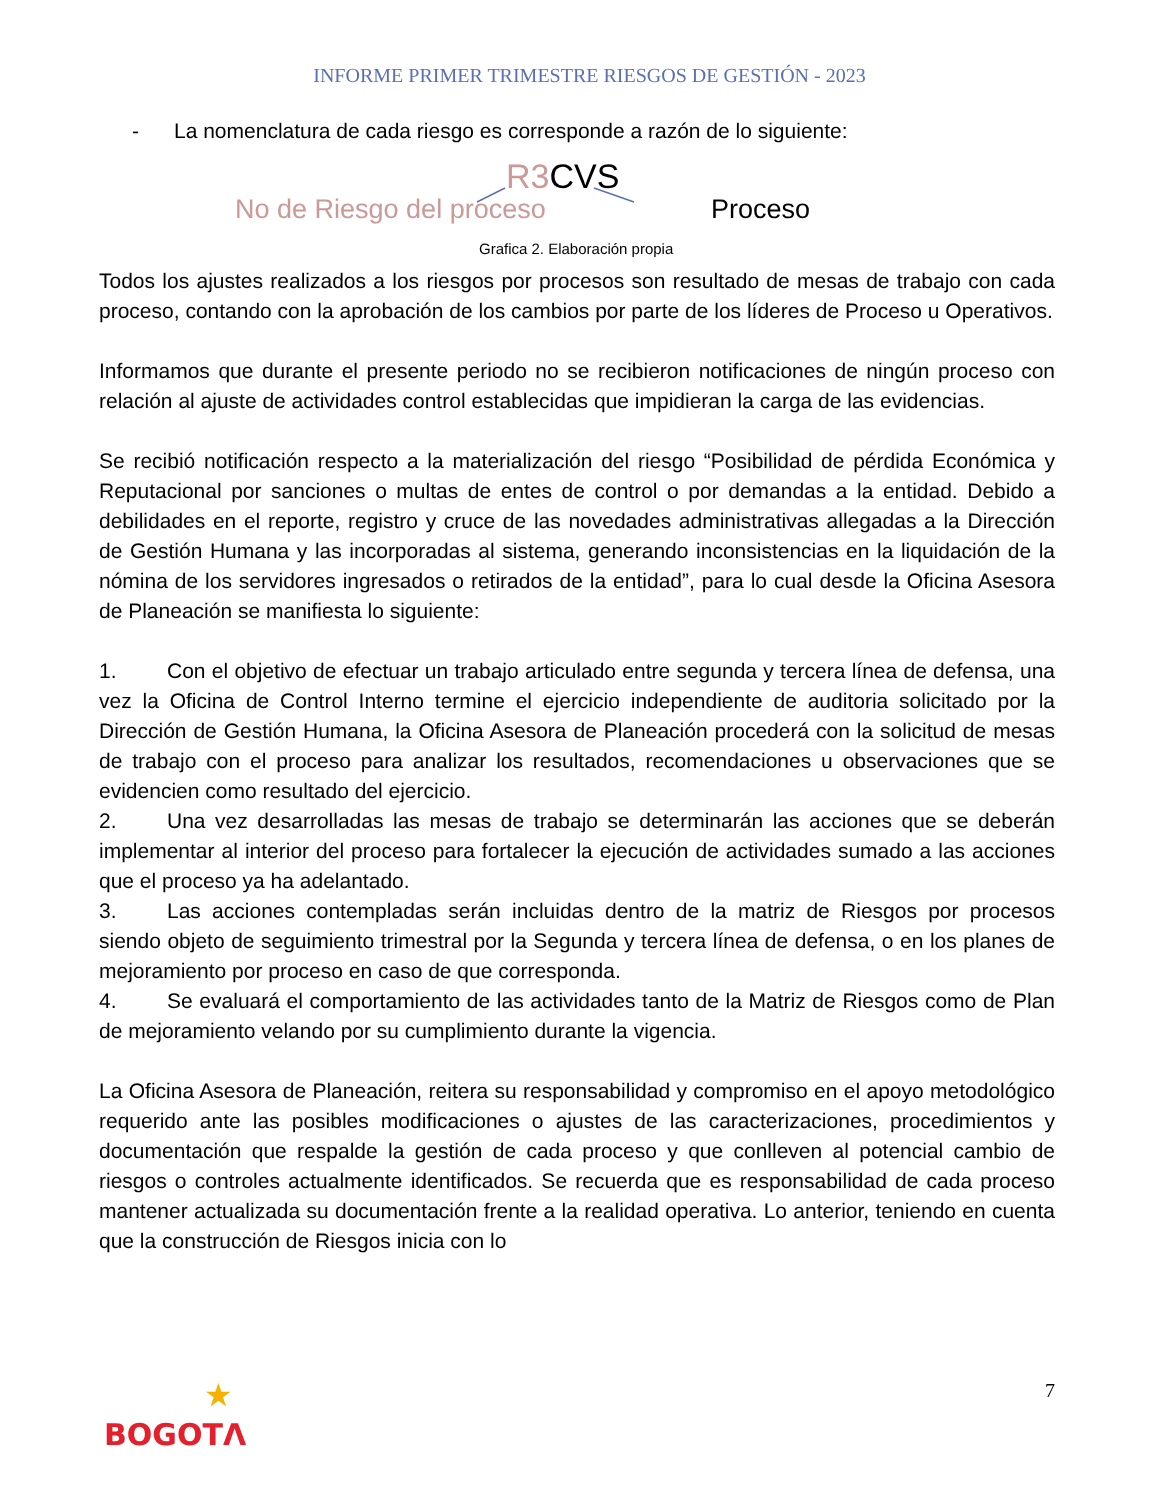INFORME PRIMER TRIMESTRE RIESGOS DE GESTIÓN - 2023
- La nomenclatura de cada riesgo es corresponde a razón de lo siguiente:
R3 CVS
No de Riesgo del proceso Proceso
Grafica 2. Elaboración propia
Todos los ajustes realizados a los riesgos por procesos son resultado de mesas de trabajo con cada proceso, contando con la aprobación de los cambios por parte de los líderes de Proceso u Operativos.
Informamos que durante el presente periodo no se recibieron notificaciones de ningún proceso con relación al ajuste de actividades control establecidas que impidieran la carga de las evidencias.
Se recibió notificación respecto a la materialización del riesgo “Posibilidad de pérdida Económica y Reputacional por sanciones o multas de entes de control o por demandas a la entidad. Debido a debilidades en el reporte, registro y cruce de las novedades administrativas allegadas a la Dirección de Gestión Humana y las incorporadas al sistema, generando inconsistencias en la liquidación de la nómina de los servidores ingresados o retirados de la entidad”, para lo cual desde la Oficina Asesora de Planeación se manifiesta lo siguiente:
1. Con el objetivo de efectuar un trabajo articulado entre segunda y tercera línea de defensa, una vez la Oficina de Control Interno termine el ejercicio independiente de auditoria solicitado por la Dirección de Gestión Humana, la Oficina Asesora de Planeación procederá con la solicitud de mesas de trabajo con el proceso para analizar los resultados, recomendaciones u observaciones que se evidencien como resultado del ejercicio.
2. Una vez desarrolladas las mesas de trabajo se determinarán las acciones que se deberán implementar al interior del proceso para fortalecer la ejecución de actividades sumado a las acciones que el proceso ya ha adelantado.
3. Las acciones contempladas serán incluidas dentro de la matriz de Riesgos por procesos siendo objeto de seguimiento trimestral por la Segunda y tercera línea de defensa, o en los planes de mejoramiento por proceso en caso de que corresponda.
4. Se evaluará el comportamiento de las actividades tanto de la Matriz de Riesgos como de Plan de mejoramiento velando por su cumplimiento durante la vigencia.
La Oficina Asesora de Planeación, reitera su responsabilidad y compromiso en el apoyo metodológico requerido ante las posibles modificaciones o ajustes de las caracterizaciones, procedimientos y documentación que respalde la gestión de cada proceso y que conlleven al potencial cambio de riesgos o controles actualmente identificados. Se recuerda que es responsabilidad de cada proceso mantener actualizada su documentación frente a la realidad operativa. Lo anterior, teniendo en cuenta que la construcción de Riesgos inicia con lo
7
★
BOGOTΛ